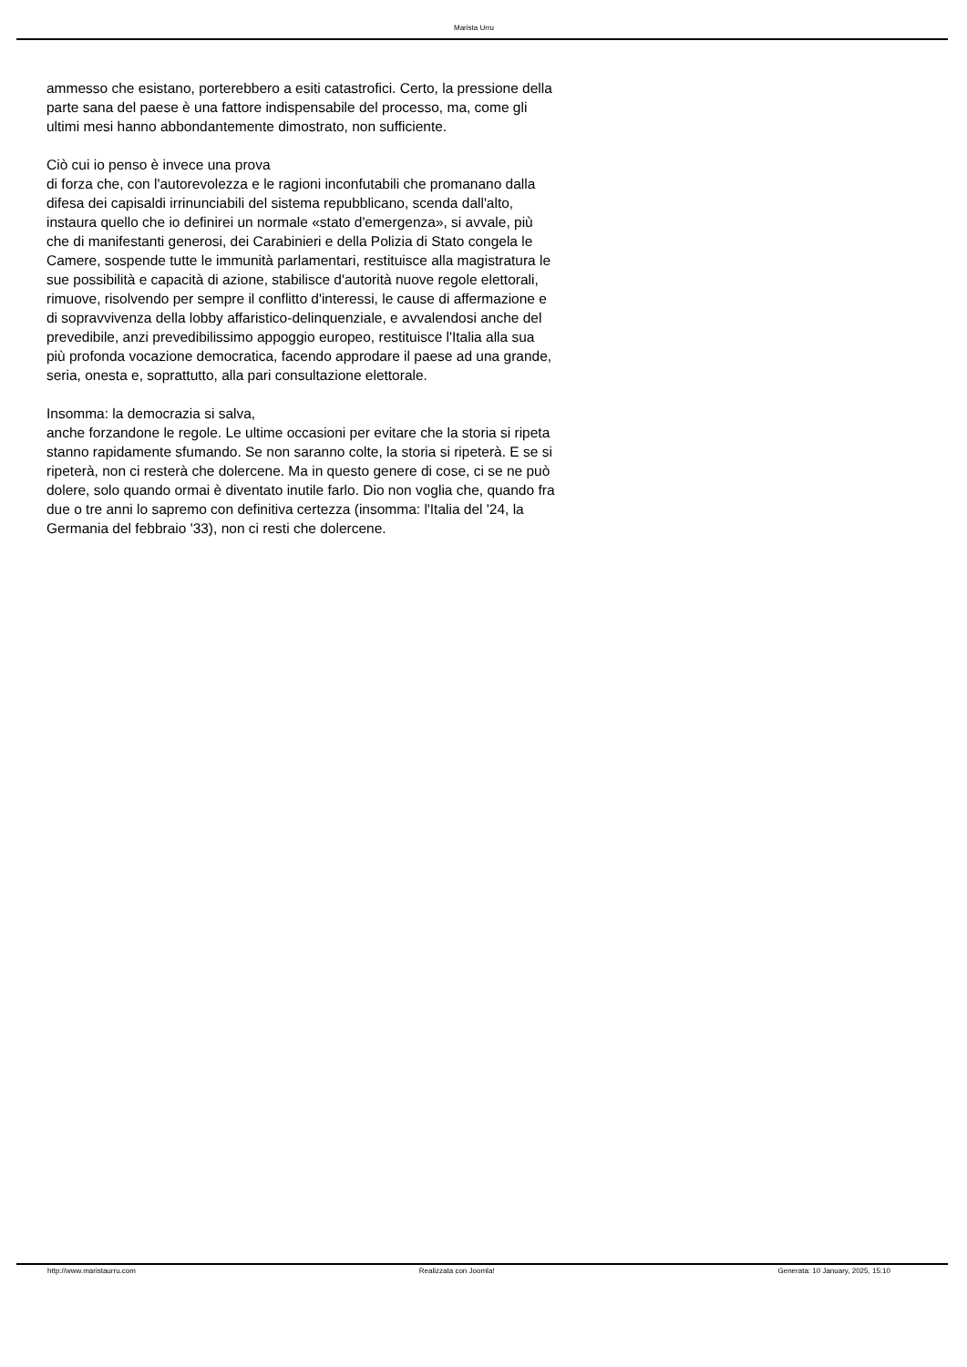Marista Urru
ammesso che esistano, porterebbero a esiti catastrofici. Certo, la pressione della parte sana del paese è una fattore indispensabile del processo, ma, come gli ultimi mesi hanno abbondantemente dimostrato, non sufficiente.
Ciò cui io penso è invece una prova
di forza che, con l'autorevolezza e le ragioni inconfutabili che promanano dalla difesa dei capisaldi irrinunciabili del sistema repubblicano, scenda dall'alto, instaura quello che io definirei un normale «stato d'emergenza», si avvale, più che di manifestanti generosi, dei Carabinieri e della Polizia di Stato congela le Camere, sospende tutte le immunità parlamentari, restituisce alla magistratura le sue possibilità e capacità di azione, stabilisce d'autorità nuove regole elettorali, rimuove, risolvendo per sempre il conflitto d'interessi, le cause di affermazione e di sopravvivenza della lobby affaristico-delinquenziale, e avvalendosi anche del prevedibile, anzi prevedibilissimo appoggio europeo, restituisce l'Italia alla sua più profonda vocazione democratica, facendo approdare il paese ad una grande, seria, onesta e, soprattutto, alla pari consultazione elettorale.
Insomma: la democrazia si salva,
anche forzandone le regole. Le ultime occasioni per evitare che la storia si ripeta stanno rapidamente sfumando. Se non saranno colte, la storia si ripeterà. E se si ripeterà, non ci resterà che dolercene. Ma in questo genere di cose, ci se ne può dolere, solo quando ormai è diventato inutile farlo. Dio non voglia che, quando fra due o tre anni lo sapremo con definitiva certezza (insomma: l'Italia del '24, la Germania del febbraio '33), non ci resti che dolercene.
http://www.maristaurru.com Realizzata con Joomla! Generata: 10 January, 2025, 15:10